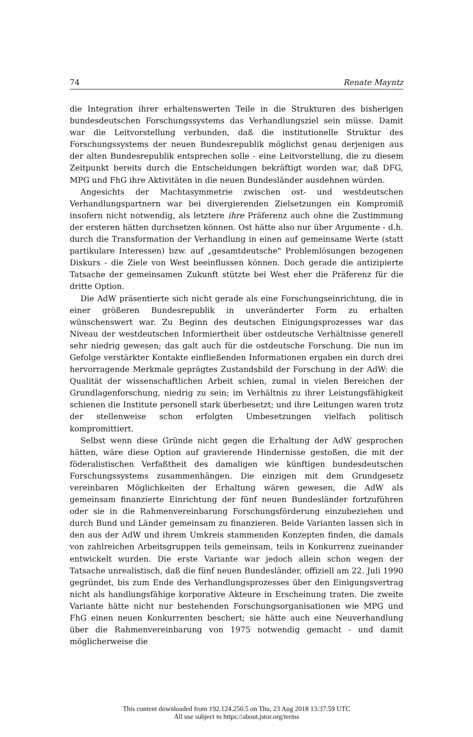74 Renate Mayntz
die Integration ihrer erhaltenswerten Teile in die Strukturen des bisherigen bundesdeutschen Forschungssystems das Verhandlungsziel sein müsse. Damit war die Leitvorstellung verbunden, daß die institutionelle Struktur des Forschungssystems der neuen Bundesrepublik möglichst genau derjenigen aus der alten Bundesrepublik entsprechen solle - eine Leitvorstellung, die zu diesem Zeitpunkt bereits durch die Entscheidungen bekräftigt worden war, daß DFG, MPG und FhG ihre Aktivitäten in die neuen Bundesländer ausdehnen würden.
Angesichts der Machtasymmetrie zwischen ost- und westdeutschen Verhandlungspartnern war bei divergierenden Zielsetzungen ein Kompromiß insofern nicht notwendig, als letztere ihre Präferenz auch ohne die Zustimmung der ersteren hätten durchsetzen können. Ost hätte also nur über Argumente - d.h. durch die Transformation der Verhandlung in einen auf gemeinsame Werte (statt partikulare Interessen) bzw. auf „gesamtdeutsche" Problemlösungen bezogenen Diskurs - die Ziele von West beeinflussen können. Doch gerade die antizipierte Tatsache der gemeinsamen Zukunft stützte bei West eher die Präferenz für die dritte Option.
Die AdW präsentierte sich nicht gerade als eine Forschungseinrichtung, die in einer größeren Bundesrepublik in unveränderter Form zu erhalten wünschenswert war. Zu Beginn des deutschen Einigungsprozesses war das Niveau der westdeutschen Informiertheit über ostdeutsche Verhältnisse generell sehr niedrig gewesen; das galt auch für die ostdeutsche Forschung. Die nun im Gefolge verstärkter Kontakte einfließenden Informationen ergaben ein durch drei hervorragende Merkmale geprägtes Zustandsbild der Forschung in der AdW: die Qualität der wissenschaftlichen Arbeit schien, zumal in vielen Bereichen der Grundlagenforschung, niedrig zu sein; im Verhältnis zu ihrer Leistungsfähigkeit schienen die Institute personell stark überbesetzt; und ihre Leitungen waren trotz der stellenweise schon erfolgten Umbesetzungen vielfach politisch kompromittiert.
Selbst wenn diese Gründe nicht gegen die Erhaltung der AdW gesprochen hätten, wäre diese Option auf gravierende Hindernisse gestoßen, die mit der föderalistischen Verfaßtheit des damaligen wie künftigen bundesdeutschen Forschungssystems zusammenhängen. Die einzigen mit dem Grundgesetz vereinbaren Möglichkeiten der Erhaltung wären gewesen, die AdW als gemeinsam finanzierte Einrichtung der fünf neuen Bundesländer fortzuführen oder sie in die Rahmenvereinbarung Forschungsförderung einzubeziehen und durch Bund und Länder gemeinsam zu finanzieren. Beide Varianten lassen sich in den aus der AdW und ihrem Umkreis stammenden Konzepten finden, die damals von zahlreichen Arbeitsgruppen teils gemeinsam, teils in Konkurrenz zueinander entwickelt wurden. Die erste Variante war jedoch allein schon wegen der Tatsache unrealistisch, daß die fünf neuen Bundesländer, offiziell am 22. Juli 1990 gegründet, bis zum Ende des Verhandlungsprozesses über den Einigungsvertrag nicht als handlungsfähige korporative Akteure in Erscheinung traten. Die zweite Variante hätte nicht nur bestehenden Forschungsorganisationen wie MPG und FhG einen neuen Konkurrenten beschert; sie hätte auch eine Neuverhandlung über die Rahmenvereinbarung von 1975 notwendig gemacht - und damit möglicherweise die
This content downloaded from 192.124.250.5 on Thu, 23 Aug 2018 13:37:59 UTC
All use subject to https://about.jstor.org/terms